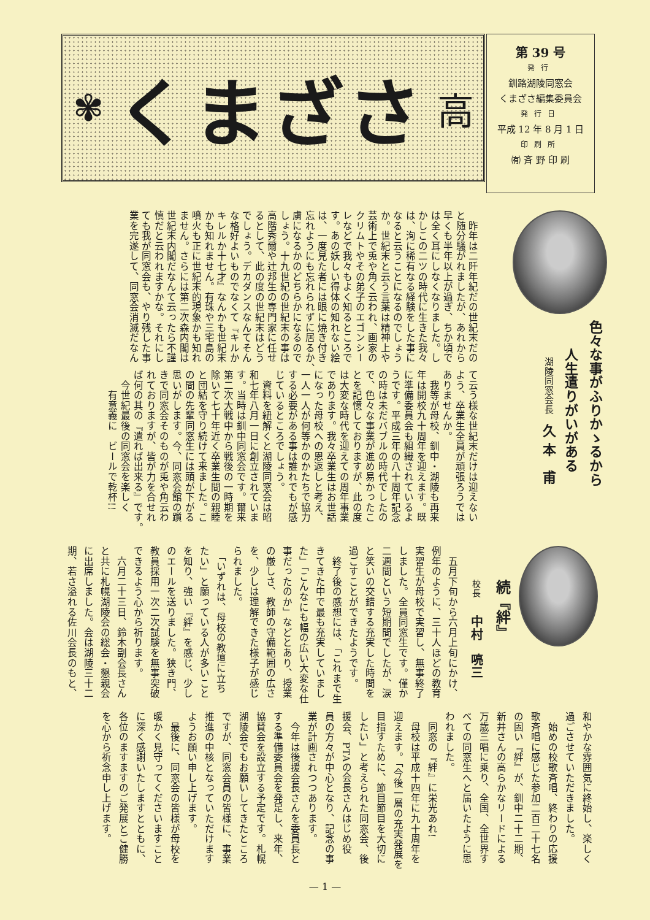✾ くまざさ 高
第 39 号
発行
釧路湖陵同窓会
くまざさ編集委員会
発行日
平成 12 年 8 月 1 日
印刷所
㈲ 斉 野 印 刷
色々な事がふりかゝるから
　　人生遣りがいがある
湖陵同窓会長　久 本　甫
　昨年は二阡年紀だの世紀末だの
と随分騒がれましたが、あれから
早くも半年以上が過ぎ、ちか頃で
は全く耳にしなくなりました。し
かしこの二ツの時代に生きた我々
は、洵に稀有なる経験をした事に
なると云うことになるのでしょう
か。世紀末と云う言葉は精神上や
芸術上で兎や角く云われ、画家の
クリムトやその弟子のエゴンシー
レなどで我々もよく知るところで
す。あの妖しい得体の知れない絵
は、一度見た者には眼に焼き付き
忘れようにも忘れられずに居るか、
虜になるかのどちらかになるので
しょう。十九世紀の世紀末の事は
高階秀爾や辻邦生の専門家に任せ
るとして、此の度の世紀末はどう
でしょう。デカダンスなんてそん
な格好よいものでなくて『キルか
キレルか十七才』なんかも世紀末
かも知れません。有珠や三宅島の
噴火も正に世紀末的現象かも知れ
ません。さらには第二次森内閣は
世紀末内閣だなんて云ったら不謹
慎だと云われますかな。それにし
ても我が同窓会も、やり残した事
業を完遂して、同窓会消滅だなん
て云う様な世紀末だけは迎えない
よう、卒業生全員が頑張ろうでは
ありませんか。
　我等が母校、釧中・湖陵も再来
年は開校九十周年を迎えます。既
に準備委員会も組織されているよ
うです。平成三年の八十周年記念
の時は未だバブルの時代でしたの
で、色々な事業が進め易かったこ
とを記憶しておりますが、此の度
は大変な時代を迎えての周年事業
であります。我々卒業生はお世話
になった母校への恩返しと考え、
一人一人が何等かのかたちで協力
する必要がある事は誰れでもが感
じているところでしょう。
　資料を紐解くと湖陵同窓会は昭
和七年八月一日に創立されていま
す。当時は釧中同窓会です。爾来
第二次大戦中から戦後の一時期を
除いて七十年近く卒業生間の親睦
と団結を守り続けて来ました。こ
の間の先輩同窓生には頭が下がる
思いがします。今、同窓会館の躓
きで同窓会そのものが兎や角云わ
れておりますが、皆が力を合せれ
ば何の其の『遣れば出来る』です。
　今世紀最後の同窓会を楽しく
　　有意義に　ビールで乾杯!!
続『絆』
校長　　中村　喨三
　五月下旬から六月上旬にかけ、
例年のように、三十人ほどの教育
実習生が母校で実習し、無事終了
しました。全員同窓生です。僅か
二週間という短期間でしたが、涙
と笑いの交錯する充実した時間を
過ごすことができたようです。
　終了後の感想には、「これまで生
きてきた中で最も充実していまし
た」「こんなにも幅の広い大変な仕
事だったのか」などとあり、授業
の厳しさ、教師の守備範囲の広さ
を、少しは理解できた様子が感じ
られました。
　「いずれは、母校の教壇に立ち
たい」と願っている人が多いこと
を知り、強い『絆』を感じ、少し
のエールを送りました。狭き門、
教員採用一次二次試験を無事突破
できるよう心から祈ります。
　六月二十三日、鈴木副会長さん
と共に札幌湖陵会の総会・懇親会
に出席しました。会は湖陵三十二
期、若さ溢れる佐川会長のもと、
和やかな雰囲気に終始し、楽しく
過ごさせていただきました。
　始めの校歌斉唱、終わりの応援
歌斉唱に感じた参加二百二十七名
の固い『絆』が、釧中二十二期、
新井さんの高らかなリードによる
万歳三唱に乗り、全国、全世界す
べての同窓生へと届いたように思
われました。
　同窓の『絆』に栄光あれ!
　母校は平成十四年に九十周年を
迎えます。「今後一層の充実発展を
目指すために、節目節目を大切に
したい」と考えられた同窓会、後
援会、PTAの会長さんはじめ役
員の方々が中心となり、記念の事
業が計画されつつあります。
　今年は後援会長さんを委員長と
する準備委員会を発足し、来年、
協賛会を設立する予定です。札幌
湖陵会でもお願いしてきたところ
ですが、同窓会員の皆様に、事業
推進の中核となっていただけます
ようお願い申し上げます。
　最後に、同窓会の皆様が母校を
暖かく見守ってくださいますこと
に深く感謝いたしますとともに、
各位のますますのご発展とご健勝
を心から祈念申し上げます。
— 1 —